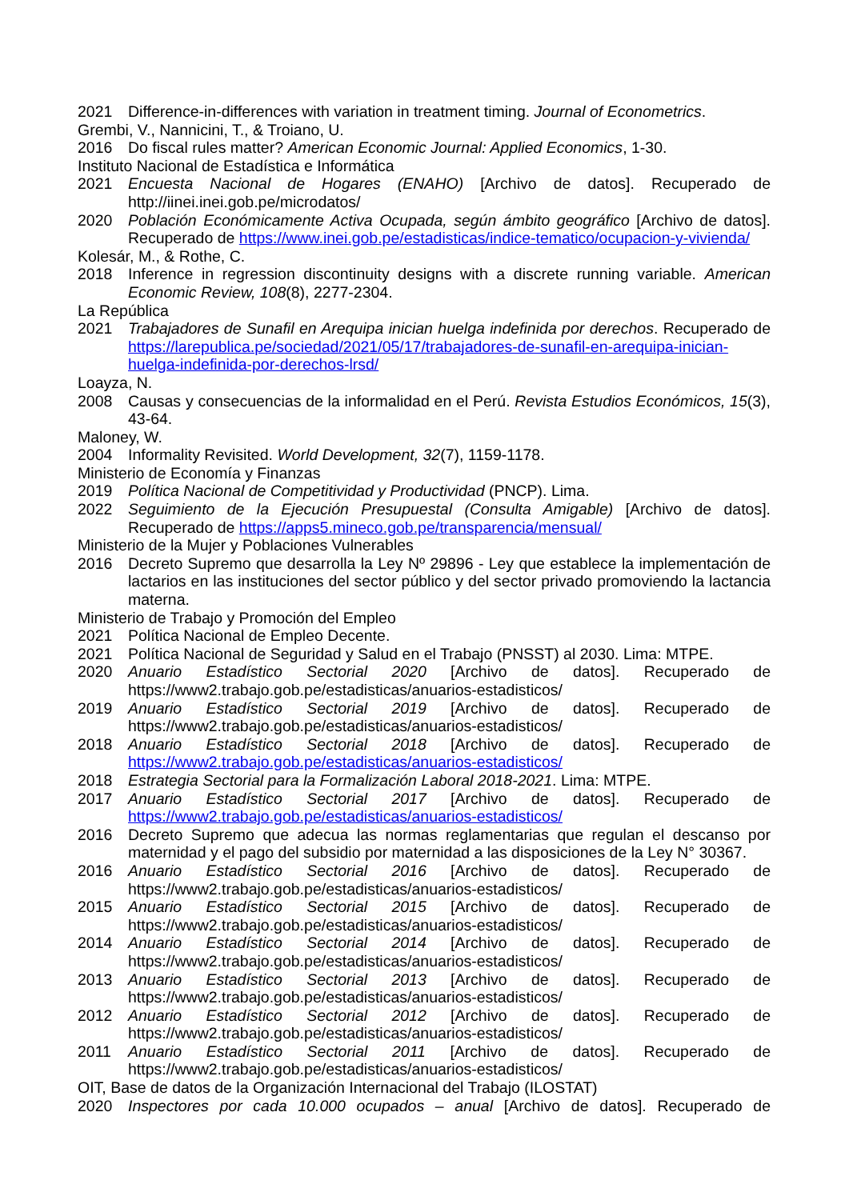2021 Difference-in-differences with variation in treatment timing. Journal of Econometrics.
Grembi, V., Nannicini, T., & Troiano, U.
2016 Do fiscal rules matter? American Economic Journal: Applied Economics, 1-30.
Instituto Nacional de Estadística e Informática
2021 Encuesta Nacional de Hogares (ENAHO) [Archivo de datos]. Recuperado de http://iinei.inei.gob.pe/microdatos/
2020 Población Económicamente Activa Ocupada, según ámbito geográfico [Archivo de datos]. Recuperado de https://www.inei.gob.pe/estadisticas/indice-tematico/ocupacion-y-vivienda/
Kolesár, M., & Rothe, C.
2018 Inference in regression discontinuity designs with a discrete running variable. American Economic Review, 108(8), 2277-2304.
La República
2021 Trabajadores de Sunafil en Arequipa inician huelga indefinida por derechos. Recuperado de https://larepublica.pe/sociedad/2021/05/17/trabajadores-de-sunafil-en-arequipa-inician-huelga-indefinida-por-derechos-lrsd/
Loayza, N.
2008 Causas y consecuencias de la informalidad en el Perú. Revista Estudios Económicos, 15(3), 43-64.
Maloney, W.
2004 Informality Revisited. World Development, 32(7), 1159-1178.
Ministerio de Economía y Finanzas
2019 Política Nacional de Competitividad y Productividad (PNCP). Lima.
2022 Seguimiento de la Ejecución Presupuestal (Consulta Amigable) [Archivo de datos]. Recuperado de https://apps5.mineco.gob.pe/transparencia/mensual/
Ministerio de la Mujer y Poblaciones Vulnerables
2016 Decreto Supremo que desarrolla la Ley Nº 29896 - Ley que establece la implementación de lactarios en las instituciones del sector público y del sector privado promoviendo la lactancia materna.
Ministerio de Trabajo y Promoción del Empleo
2021 Política Nacional de Empleo Decente.
2021 Política Nacional de Seguridad y Salud en el Trabajo (PNSST) al 2030. Lima: MTPE.
2020 Anuario Estadístico Sectorial 2020 [Archivo de datos]. Recuperado de https://www2.trabajo.gob.pe/estadisticas/anuarios-estadisticos/
2019 Anuario Estadístico Sectorial 2019 [Archivo de datos]. Recuperado de https://www2.trabajo.gob.pe/estadisticas/anuarios-estadisticos/
2018 Anuario Estadístico Sectorial 2018 [Archivo de datos]. Recuperado de https://www2.trabajo.gob.pe/estadisticas/anuarios-estadisticos/
2018 Estrategia Sectorial para la Formalización Laboral 2018-2021. Lima: MTPE.
2017 Anuario Estadístico Sectorial 2017 [Archivo de datos]. Recuperado de https://www2.trabajo.gob.pe/estadisticas/anuarios-estadisticos/
2016 Decreto Supremo que adecua las normas reglamentarias que regulan el descanso por maternidad y el pago del subsidio por maternidad a las disposiciones de la Ley N° 30367.
2016 Anuario Estadístico Sectorial 2016 [Archivo de datos]. Recuperado de https://www2.trabajo.gob.pe/estadisticas/anuarios-estadisticos/
2015 Anuario Estadístico Sectorial 2015 [Archivo de datos]. Recuperado de https://www2.trabajo.gob.pe/estadisticas/anuarios-estadisticos/
2014 Anuario Estadístico Sectorial 2014 [Archivo de datos]. Recuperado de https://www2.trabajo.gob.pe/estadisticas/anuarios-estadisticos/
2013 Anuario Estadístico Sectorial 2013 [Archivo de datos]. Recuperado de https://www2.trabajo.gob.pe/estadisticas/anuarios-estadisticos/
2012 Anuario Estadístico Sectorial 2012 [Archivo de datos]. Recuperado de https://www2.trabajo.gob.pe/estadisticas/anuarios-estadisticos/
2011 Anuario Estadístico Sectorial 2011 [Archivo de datos]. Recuperado de https://www2.trabajo.gob.pe/estadisticas/anuarios-estadisticos/
OIT, Base de datos de la Organización Internacional del Trabajo (ILOSTAT)
2020 Inspectores por cada 10.000 ocupados – anual [Archivo de datos]. Recuperado de